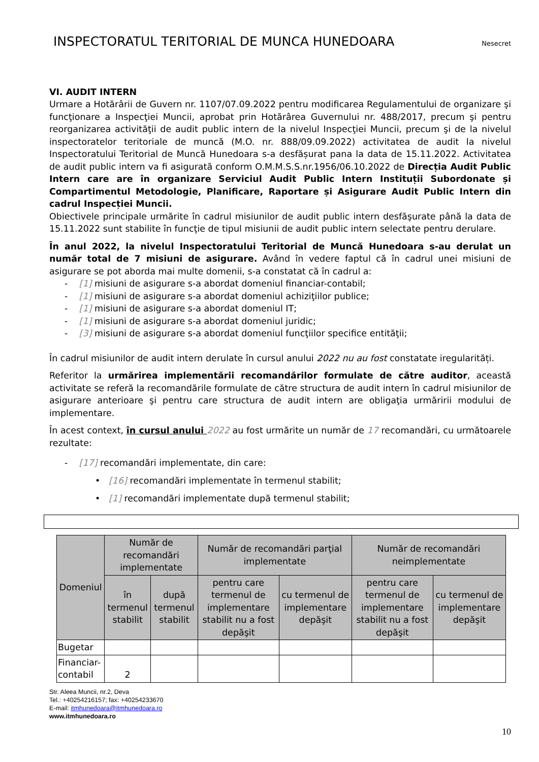INSPECTORATUL TERITORIAL DE MUNCA HUNEDOARA
Nesecret
VI. AUDIT INTERN
Urmare a Hotărârii de Guvern nr. 1107/07.09.2022 pentru modificarea Regulamentului de organizare şi funcţionare a Inspecţiei Muncii, aprobat prin Hotărârea Guvernului nr. 488/2017, precum şi pentru reorganizarea activităţii de audit public intern de la nivelul Inspecţiei Muncii, precum şi de la nivelul inspectoratelor teritoriale de muncă (M.O. nr. 888/09.09.2022) activitatea de audit la nivelul Inspectoratului Teritorial de Muncă Hunedoara s-a desfășurat pana la data de 15.11.2022. Activitatea de audit public intern va fi asigurată conform O.M.M.S.S.nr.1956/06.10.2022 de Direcția Audit Public Intern care are în organizare Serviciul Audit Public Intern Instituții Subordonate și Compartimentul Metodologie, Planificare, Raportare și Asigurare Audit Public Intern din cadrul Inspecției Muncii.
Obiectivele principale urmărite în cadrul misiunilor de audit public intern desfăşurate până la data de 15.11.2022 sunt stabilite în funcţie de tipul misiunii de audit public intern selectate pentru derulare.
În anul 2022, la nivelul Inspectoratului Teritorial de Muncă Hunedoara s-au derulat un număr total de 7 misiuni de asigurare. Având în vedere faptul că în cadrul unei misiuni de asigurare se pot aborda mai multe domenii, s-a constatat că în cadrul a:
- [1] misiuni de asigurare s-a abordat domeniul financiar-contabil;
- [1] misiuni de asigurare s-a abordat domeniul achiziţiilor publice;
- [1] misiuni de asigurare s-a abordat domeniul IT;
- [1] misiuni de asigurare s-a abordat domeniul juridic;
- [3] misiuni de asigurare s-a abordat domeniul funcţiilor specifice entităţii;
În cadrul misiunilor de audit intern derulate în cursul anului 2022 nu au fost constatate iregularități.
Referitor la urmărirea implementării recomandărilor formulate de către auditor, această activitate se referă la recomandările formulate de către structura de audit intern în cadrul misiunilor de asigurare anterioare şi pentru care structura de audit intern are obligaţia urmăririi modului de implementare.
În acest context, în cursul anului 2022 au fost urmărite un număr de 17 recomandări, cu următoarele rezultate:
- [17] recomandări implementate, din care:
• [16] recomandări implementate în termenul stabilit;
• [1] recomandări implementate după termenul stabilit;
| Domeniul | Număr de recomandări implementate | | Număr de recomandări parţial implementate | | Număr de recomandări neimplementate | |
| --- | --- | --- | --- | --- | --- | --- |
| | în termenul stabilit | după termenul stabilit | pentru care termenul de implementare stabilit nu a fost depăşit | cu termenul de implementare depăşit | pentru care termenul de implementare stabilit nu a fost depăşit | cu termenul de implementare depăşit |
| Bugetar | | | | | | |
| Financiar-contabil | 2 | | | | | |
Str. Aleea Muncii, nr.2, Deva
Tel.: +40254216157; fax: +40254233670
E-mail: itmhunedoara@itmhunedoara.ro
www.itmhunedoara.ro
10